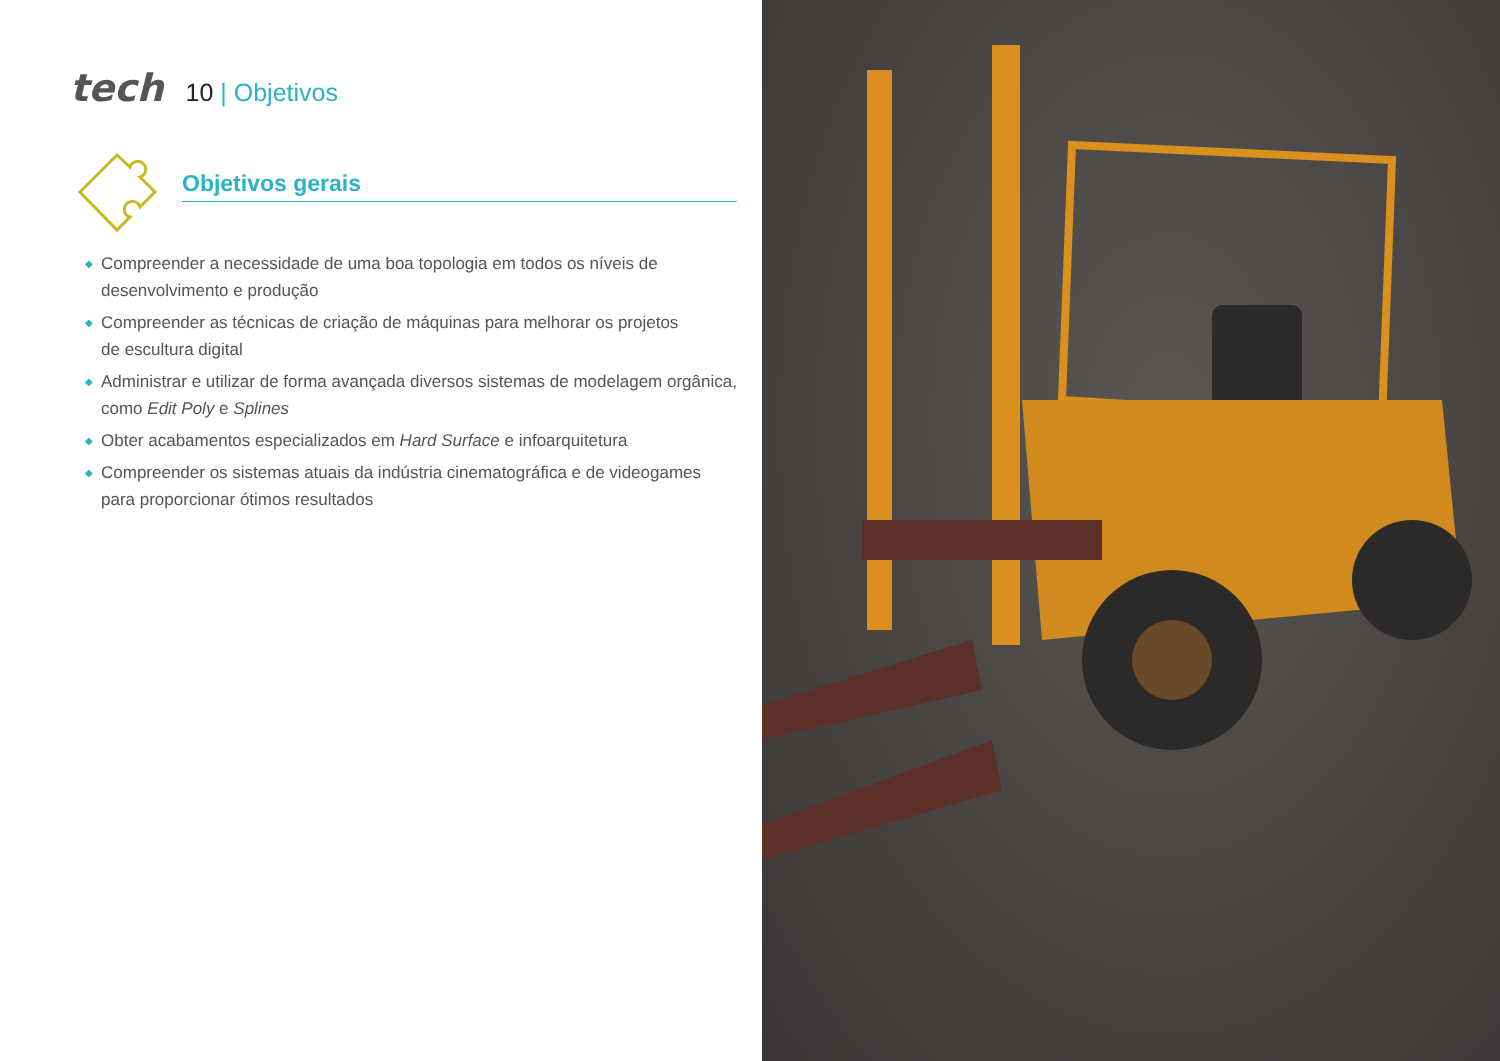tech
10 | Objetivos
Objetivos gerais
◆ Compreender a necessidade de uma boa topologia em todos os níveis de desenvolvimento e produção
◆ Compreender as técnicas de criação de máquinas para melhorar os projetos
de escultura digital
◆ Administrar e utilizar de forma avançada diversos sistemas de modelagem orgânica, como Edit Poly e Splines
◆ Obter acabamentos especializados em Hard Surface e infoarquitetura
◆ Compreender os sistemas atuais da indústria cinematográfica e de videogames
para proporcionar ótimos resultados